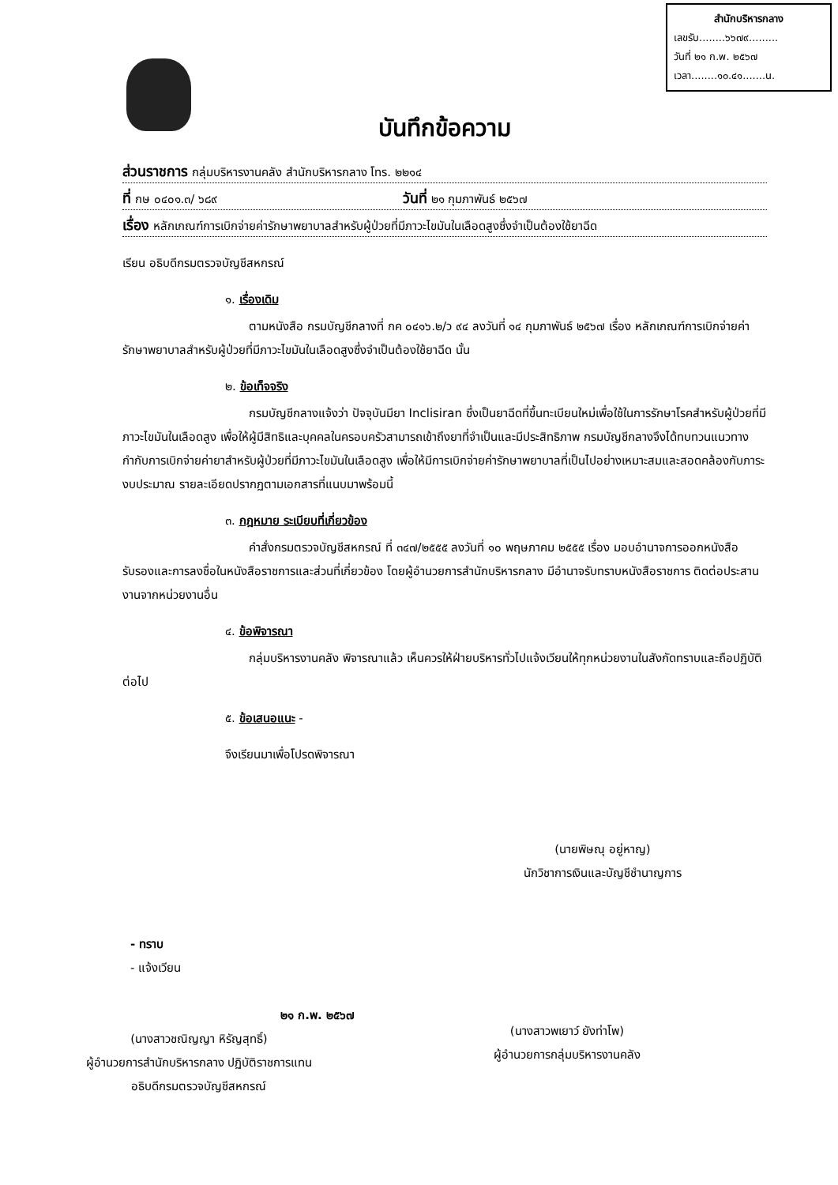สำนักบริหารกลาง
เลขรับ........๖๖๗๙.........
วันที่ ๒๑ ก.พ. ๒๕๖๗
เวลา........๑๐.๔๑.......น.
บันทึกข้อความ
ส่วนราชการ กลุ่มบริหารงานคลัง สำนักบริหารกลาง โทร. ๒๒๑๔
ที่ กษ ๐๔๐๑.๓/ ๖๘๙ วันที่ ๒๑ กุมภาพันธ์ ๒๕๖๗
เรื่อง หลักเกณฑ์การเบิกจ่ายค่ารักษาพยาบาลสำหรับผู้ป่วยที่มีภาวะไขมันในเลือดสูงซึ่งจำเป็นต้องใช้ยาฉีด
เรียน อธิบดีกรมตรวจบัญชีสหกรณ์
๑. เรื่องเดิม
ตามหนังสือ กรมบัญชีกลางที่ กค ๐๔๑๖.๒/ว ๙๔ ลงวันที่ ๑๔ กุมภาพันธ์ ๒๕๖๗ เรื่อง หลักเกณฑ์การเบิกจ่ายค่ารักษาพยาบาลสำหรับผู้ป่วยที่มีภาวะไขมันในเลือดสูงซึ่งจำเป็นต้องใช้ยาฉีด นั้น
๒. ข้อเท็จจริง
กรมบัญชีกลางแจ้งว่า ปัจจุบันมียา Inclisiran ซึ่งเป็นยาฉีดที่ขึ้นทะเบียนใหม่เพื่อใช้ในการรักษาโรคสำหรับผู้ป่วยที่มีภาวะไขมันในเลือดสูง เพื่อให้ผู้มีสิทธิและบุคคลในครอบครัวสามารถเข้าถึงยาที่จำเป็นและมีประสิทธิภาพ กรมบัญชีกลางจึงได้ทบทวนแนวทางกำกับการเบิกจ่ายค่ายาสำหรับผู้ป่วยที่มีภาวะไขมันในเลือดสูง เพื่อให้มีการเบิกจ่ายค่ารักษาพยาบาลที่เป็นไปอย่างเหมาะสมและสอดคล้องกับภาระงบประมาณ รายละเอียดปรากฏตามเอกสารที่แนบมาพร้อมนี้
๓. กฎหมาย ระเบียบที่เกี่ยวข้อง
คำสั่งกรมตรวจบัญชีสหกรณ์ ที่ ๓๔๗/๒๕๕๕ ลงวันที่ ๑๐ พฤษภาคม ๒๕๕๕ เรื่อง มอบอำนาจการออกหนังสือรับรองและการลงชื่อในหนังสือราชการและส่วนที่เกี่ยวข้อง โดยผู้อำนวยการสำนักบริหารกลาง มีอำนาจรับทราบหนังสือราชการ ติดต่อประสานงานจากหน่วยงานอื่น
๔. ข้อพิจารณา
กลุ่มบริหารงานคลัง พิจารณาแล้ว เห็นควรให้ฝ่ายบริหารทั่วไปแจ้งเวียนให้ทุกหน่วยงานในสังกัดทราบและถือปฏิบัติต่อไป
๕. ข้อเสนอแนะ -
จึงเรียนมาเพื่อโปรดพิจารณา
(นายพิษณุ อยู่หาญ)
นักวิชาการเงินและบัญชีชำนาญการ
- ทราบ
- แจ้งเวียน
๒๑ ก.พ. ๒๕๖๗
(นางสาวชณิญญา หิรัญสุทธิ์)
ผู้อำนวยการสำนักบริหารกลาง ปฏิบัติราชการแทน
อธิบดีกรมตรวจบัญชีสหกรณ์
(นางสาวพเยาว์ ยังท่าโพ)
ผู้อำนวยการกลุ่มบริหารงานคลัง